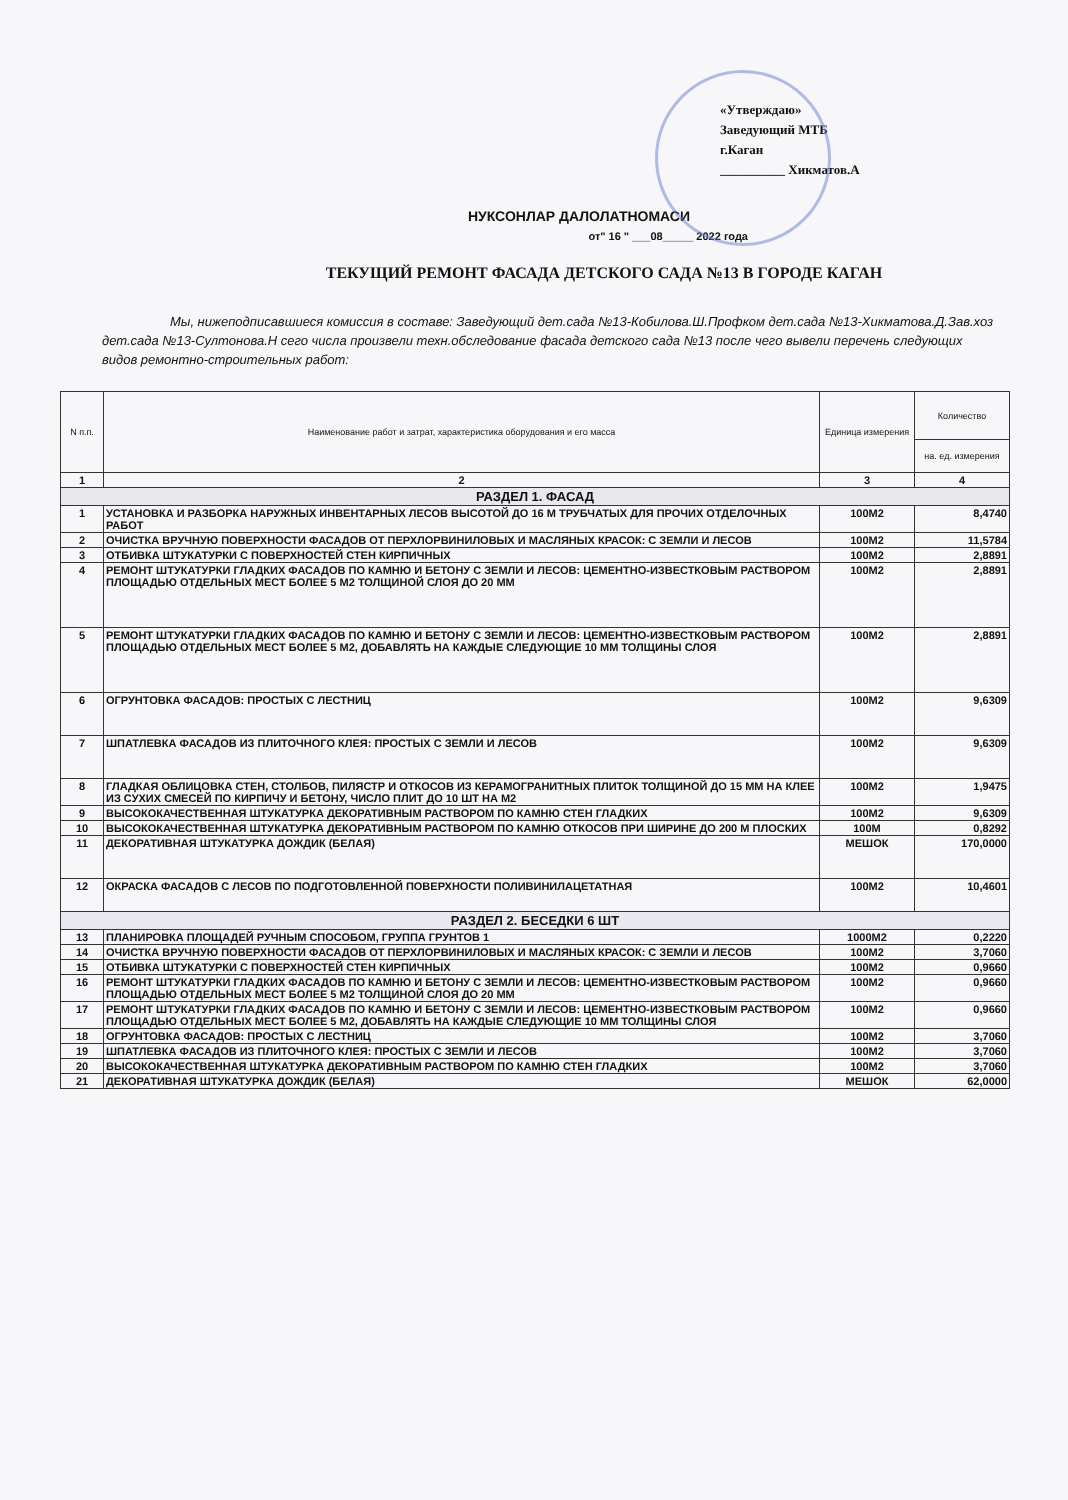«Утверждаю»
Заведующий МТБ
г.Каган
__________ Хикматов.А
НУКСОНЛАР ДАЛОЛАТНОМАСИ
от" 16 " ___08_____ 2022 года
ТЕКУЩИЙ РЕМОНТ ФАСАДА ДЕТСКОГО САДА №13 В ГОРОДЕ КАГАН
Мы, нижеподписавшиеся комиссия в составе: Заведующий дет.сада №13-Кобилова.Ш.Профком дет.сада №13-Хикматова.Д.Зав.хоз дет.сада №13-Султонова.Н сего числа произвели техн.обследование фасада детского сада №13 после чего вывели перечень следующих видов ремонтно-строительных работ:
| N п.п. | Наименование работ и затрат, характеристика оборудования и его масса | Единица измерения | Количество |
| --- | --- | --- | --- |
| | | | на. ед. измерения |
| 1 | 2 | 3 | 4 |
| РАЗДЕЛ 1. ФАСАД | | | |
| 1 | УСТАНОВКА И РАЗБОРКА НАРУЖНЫХ ИНВЕНТАРНЫХ ЛЕСОВ ВЫСОТОЙ ДО 16 М ТРУБЧАТЫХ ДЛЯ ПРОЧИХ ОТДЕЛОЧНЫХ РАБОТ | 100М2 | 8,4740 |
| 2 | ОЧИСТКА ВРУЧНУЮ ПОВЕРХНОСТИ ФАСАДОВ ОТ ПЕРХЛОРВИНИЛОВЫХ И МАСЛЯНЫХ КРАСОК: С ЗЕМЛИ И ЛЕСОВ | 100М2 | 11,5784 |
| 3 | ОТБИВКА ШТУКАТУРКИ С ПОВЕРХНОСТЕЙ СТЕН КИРПИЧНЫХ | 100М2 | 2,8891 |
| 4 | РЕМОНТ ШТУКАТУРКИ ГЛАДКИХ ФАСАДОВ ПО КАМНЮ И БЕТОНУ С ЗЕМЛИ И ЛЕСОВ: ЦЕМЕНТНО-ИЗВЕСТКОВЫМ РАСТВОРОМ ПЛОЩАДЬЮ ОТДЕЛЬНЫХ МЕСТ БОЛЕЕ 5 М2 ТОЛЩИНОЙ СЛОЯ ДО 20 ММ | 100М2 | 2,8891 |
| 5 | РЕМОНТ ШТУКАТУРКИ ГЛАДКИХ ФАСАДОВ ПО КАМНЮ И БЕТОНУ С ЗЕМЛИ И ЛЕСОВ: ЦЕМЕНТНО-ИЗВЕСТКОВЫМ РАСТВОРОМ ПЛОЩАДЬЮ ОТДЕЛЬНЫХ МЕСТ БОЛЕЕ 5 М2, ДОБАВЛЯТЬ НА КАЖДЫЕ СЛЕДУЮЩИЕ 10 ММ ТОЛЩИНЫ СЛОЯ | 100М2 | 2,8891 |
| 6 | ОГРУНТОВКА ФАСАДОВ: ПРОСТЫХ С ЛЕСТНИЦ | 100М2 | 9,6309 |
| 7 | ШПАТЛЕВКА ФАСАДОВ ИЗ ПЛИТОЧНОГО КЛЕЯ: ПРОСТЫХ С ЗЕМЛИ И ЛЕСОВ | 100М2 | 9,6309 |
| 8 | ГЛАДКАЯ ОБЛИЦОВКА СТЕН, СТОЛБОВ, ПИЛЯСТР И ОТКОСОВ ИЗ КЕРАМОГРАНИТНЫХ ПЛИТОК ТОЛЩИНОЙ ДО 15 ММ НА КЛЕЕ ИЗ СУХИХ СМЕСЕЙ ПО КИРПИЧУ И БЕТОНУ, ЧИСЛО ПЛИТ ДО 10 ШТ НА М2 | 100М2 | 1,9475 |
| 9 | ВЫСОКОКАЧЕСТВЕННАЯ ШТУКАТУРКА ДЕКОРАТИВНЫМ РАСТВОРОМ ПО КАМНЮ СТЕН ГЛАДКИХ | 100М2 | 9,6309 |
| 10 | ВЫСОКОКАЧЕСТВЕННАЯ ШТУКАТУРКА ДЕКОРАТИВНЫМ РАСТВОРОМ ПО КАМНЮ ОТКОСОВ ПРИ ШИРИНЕ ДО 200 М ПЛОСКИХ | 100М | 0,8292 |
| 11 | ДЕКОРАТИВНАЯ ШТУКАТУРКА ДОЖДИК (БЕЛАЯ) | МЕШОК | 170,0000 |
| 12 | ОКРАСКА ФАСАДОВ С ЛЕСОВ ПО ПОДГОТОВЛЕННОЙ ПОВЕРХНОСТИ ПОЛИВИНИЛАЦЕТАТНАЯ | 100М2 | 10,4601 |
| РАЗДЕЛ 2. БЕСЕДКИ 6 ШТ | | | |
| 13 | ПЛАНИРОВКА ПЛОЩАДЕЙ РУЧНЫМ СПОСОБОМ, ГРУППА ГРУНТОВ 1 | 1000М2 | 0,2220 |
| 14 | ОЧИСТКА ВРУЧНУЮ ПОВЕРХНОСТИ ФАСАДОВ ОТ ПЕРХЛОРВИНИЛОВЫХ И МАСЛЯНЫХ КРАСОК: С ЗЕМЛИ И ЛЕСОВ | 100М2 | 3,7060 |
| 15 | ОТБИВКА ШТУКАТУРКИ С ПОВЕРХНОСТЕЙ СТЕН КИРПИЧНЫХ | 100М2 | 0,9660 |
| 16 | РЕМОНТ ШТУКАТУРКИ ГЛАДКИХ ФАСАДОВ ПО КАМНЮ И БЕТОНУ С ЗЕМЛИ И ЛЕСОВ: ЦЕМЕНТНО-ИЗВЕСТКОВЫМ РАСТВОРОМ ПЛОЩАДЬЮ ОТДЕЛЬНЫХ МЕСТ БОЛЕЕ 5 М2 ТОЛЩИНОЙ СЛОЯ ДО 20 ММ | 100М2 | 0,9660 |
| 17 | РЕМОНТ ШТУКАТУРКИ ГЛАДКИХ ФАСАДОВ ПО КАМНЮ И БЕТОНУ С ЗЕМЛИ И ЛЕСОВ: ЦЕМЕНТНО-ИЗВЕСТКОВЫМ РАСТВОРОМ ПЛОЩАДЬЮ ОТДЕЛЬНЫХ МЕСТ БОЛЕЕ 5 М2, ДОБАВЛЯТЬ НА КАЖДЫЕ СЛЕДУЮЩИЕ 10 ММ ТОЛЩИНЫ СЛОЯ | 100М2 | 0,9660 |
| 18 | ОГРУНТОВКА ФАСАДОВ: ПРОСТЫХ С ЛЕСТНИЦ | 100М2 | 3,7060 |
| 19 | ШПАТЛЕВКА ФАСАДОВ ИЗ ПЛИТОЧНОГО КЛЕЯ: ПРОСТЫХ С ЗЕМЛИ И ЛЕСОВ | 100М2 | 3,7060 |
| 20 | ВЫСОКОКАЧЕСТВЕННАЯ ШТУКАТУРКА ДЕКОРАТИВНЫМ РАСТВОРОМ ПО КАМНЮ СТЕН ГЛАДКИХ | 100М2 | 3,7060 |
| 21 | ДЕКОРАТИВНАЯ ШТУКАТУРКА ДОЖДИК (БЕЛАЯ) | МЕШОК | 62,0000 |